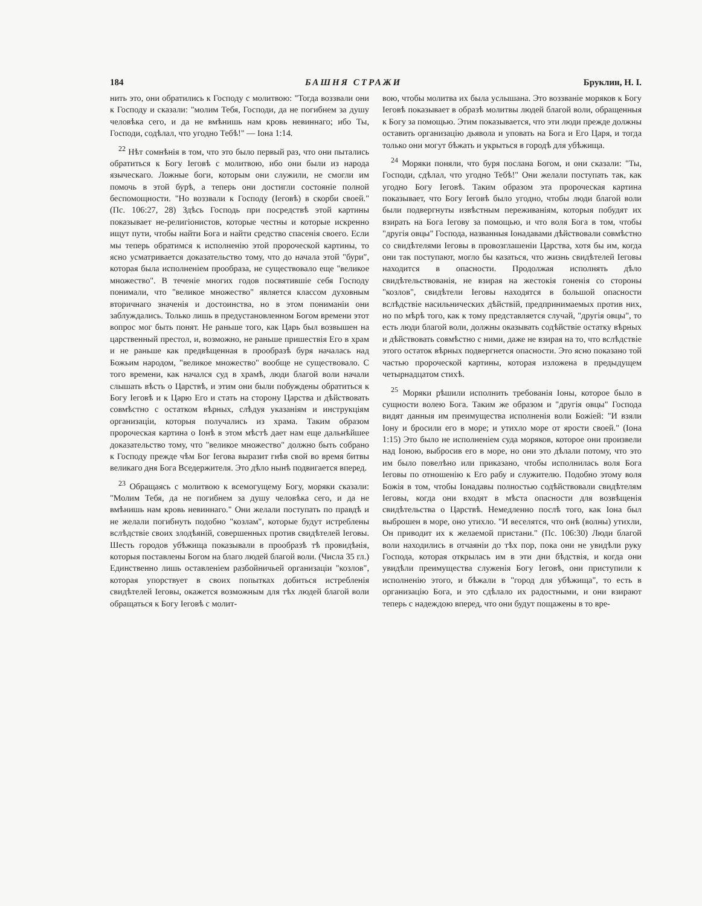184 БАШНЯ СТРАЖИ Бруклин, Н. I.
нить это, они обратились к Господу с молитвою: "Тогда воззвали они к Господу и сказали: "молим Тебя, Господи, да не погибнем за душу человѣка сего, и да не вмѣнишь нам кровь невиннаго; ибо Ты, Господи, содѣлал, что угодно Тебѣ!" — Iона 1:14.
<sup>22</sup> Нѣт сомнѣнія в том, что это было первый раз, что они пытались обратиться к Богу Iеговѣ с молитвою, ибо они были из народа языческаго. Ложные боги, которым они служили, не смогли им помочь в этой бурѣ, а теперь они достигли состояніе полной беспомощности. "Но воззвали к Господу (Iеговѣ) в скорби своей." (Пс. 106:27, 28) Здѣсь Господь при посредствѣ этой картины показывает не-религіонистов, которые честны и которые искренно ищут пути, чтобы найти Бога и найти средство спасенія своего. Если мы теперь обратимся к исполненію этой пророческой картины, то ясно усматривается доказательство тому, что до начала этой "бури", которая была исполненіем прообраза, не существовало еще "великое множество". В теченіе многих годов посвятившіе себя Господу понимали, что "великое множество" является классом духовным вторичнаго значенія и достоинства, но в этом пониманіи они заблуждались. Только лишь в предустановленном Богом времени этот вопрос мог быть понят. Не раньше того, как Царь был возвышен на царственный престол, и, возможно, не раньше пришествія Его в храм и не раньше как предвѣщенная в прообразѣ буря началась над Божьим народом, "великое множество" вообще не существовало. С того времени, как начался суд в храмѣ, люди благой воли начали слышать вѣсть о Царствѣ, и этим они были побуждены обратиться к Богу Iеговѣ и к Царю Его и стать на сторону Царства и дѣйствовать совмѣстно с остатком вѣрных, слѣдуя указаніям и инструкціям организаціи, которыя получались из храма. Таким образом пророческая картина о Iонѣ в этом мѣстѣ дает нам еще дальнѣйшее доказательство тому, что "великое множество" должно быть собрано к Господу прежде чѣм Бог Iегова выразит гнѣв свой во время битвы великаго дня Бога Вседержителя. Это дѣло нынѣ подвигается вперед.
<sup>23</sup> Обращаясь с молитвою к всемогущему Богу, моряки сказали: "Молим Тебя, да не погибнем за душу человѣка сего, и да не вмѣнишь нам кровь невиннаго." Они желали поступать по правдѣ и не желали погибнуть подобно "козлам", которые будут истреблены вслѣдствіе своих злодѣяній, совершенных против свидѣтелей Iеговы. Шесть городов убѣжища показывали в прообразѣ тѣ провидѣнія, которыя поставлены Богом на благо людей благой воли. (Числа 35 гл.) Единственно лишь оставленіем разбойничьей организаціи "козлов", которая упорствует в своих попытках добиться истребленія свидѣтелей Iеговы, окажется возможным для тѣх людей благой воли обращаться к Богу Iеговѣ с молит-
вою, чтобы молитва их была услышана. Это воззваніе моряков к Богу Iеговѣ показывает в образѣ молитвы людей благой воли, обращенныя к Богу за помощью. Этим показывается, что эти люди прежде должны оставить организацію дьявола и уповать на Бога и Его Царя, и тогда только они могут бѣжать и укрыться в городѣ для убѣжища.
<sup>24</sup> Моряки поняли, что буря послана Богом, и они сказали: "Ты, Господи, сдѣлал, что угодно Тебѣ!" Они желали поступать так, как угодно Богу Iеговѣ. Таким образом эта пророческая картина показывает, что Богу Iеговѣ было угодно, чтобы люди благой воли были подвергнуты извѣстным переживаніям, которыя побудят их взирать на Бога Iегову за помощью, и что воля Бога в том, чтобы "другія овцы" Господа, названныя Iонадавами дѣйствовали совмѣстно со свидѣтелями Iеговы в провозглашеніи Царства, хотя бы им, когда они так поступают, могло бы казаться, что жизнь свидѣтелей Iеговы находится в опасности. Продолжая исполнять дѣло свидѣтельствованія, не взирая на жестокія гоненія со стороны "козлов", свидѣтели Iеговы находятся в большой опасности вслѣдствіе насильнических дѣйствій, предпринимаемых против них, но по мѣрѣ того, как к тому представляется случай, "другія овцы", то есть люди благой воли, должны оказывать содѣйствіе остатку вѣрных и дѣйствовать совмѣстно с ними, даже не взирая на то, что вслѣдствіе этого остаток вѣрных подвергнется опасности. Это ясно показано той частью пророческой картины, которая изложена в предыдущем четырнадцатом стихѣ.
<sup>25</sup> Моряки рѣшили исполнить требованія Iоны, которое было в сущности волею Бога. Таким же образом и "другія овцы" Господа видят данныя им преимущества исполненія воли Божіей: "И взяли Iону и бросили его в море; и утихло море от ярости своей." (Iона 1:15) Это было не исполненіем суда моряков, которое они произвели над Iоною, выбросив его в море, но они это дѣлали потому, что это им было повелѣно или приказано, чтобы исполнилась воля Бога Iеговы по отношенію к Его рабу и служителю. Подобно этому воля Божія в том, чтобы Iонадавы полностью содѣйствовали свидѣтелям Iеговы, когда они входят в мѣста опасности для возвѣщенія свидѣтельства о Царствѣ. Немедленно послѣ того, как Iона был выброшен в море, оно утихло. "И веселятся, что онѣ (волны) утихли, Он приводит их к желаемой пристани." (Пс. 106:30) Люди благой воли находились в отчаяніи до тѣх пор, пока они не увидѣли руку Господа, которая открылась им в эти дни бѣдствія, и когда они увидѣли преимущества служенія Богу Iеговѣ, они приступили к исполненію этого, и бѣжали в "город для убѣжища", то есть в организацію Бога, и это сдѣлало их радостными, и они взирают теперь с надеждою вперед, что они будут пощажены в то вре-